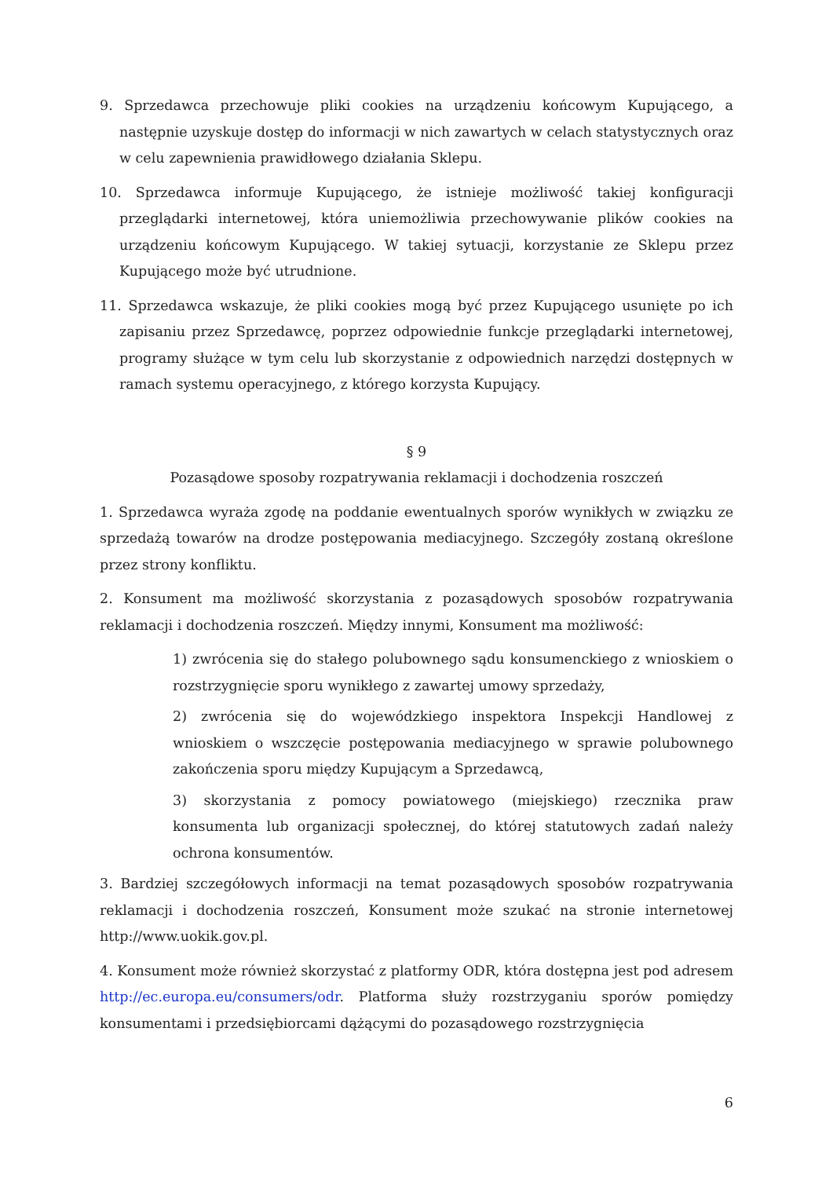9. Sprzedawca przechowuje pliki cookies na urządzeniu końcowym Kupującego, a następnie uzyskuje dostęp do informacji w nich zawartych w celach statystycznych oraz w celu zapewnienia prawidłowego działania Sklepu.
10. Sprzedawca informuje Kupującego, że istnieje możliwość takiej konfiguracji przeglądarki internetowej, która uniemożliwia przechowywanie plików cookies na urządzeniu końcowym Kupującego. W takiej sytuacji, korzystanie ze Sklepu przez Kupującego może być utrudnione.
11. Sprzedawca wskazuje, że pliki cookies mogą być przez Kupującego usunięte po ich zapisaniu przez Sprzedawcę, poprzez odpowiednie funkcje przeglądarki internetowej, programy służące w tym celu lub skorzystanie z odpowiednich narzędzi dostępnych w ramach systemu operacyjnego, z którego korzysta Kupujący.
§ 9
Pozasądowe sposoby rozpatrywania reklamacji i dochodzenia roszczeń
1. Sprzedawca wyraża zgodę na poddanie ewentualnych sporów wynikłych w związku ze sprzedażą towarów na drodze postępowania mediacyjnego. Szczegóły zostaną określone przez strony konfliktu.
2. Konsument ma możliwość skorzystania z pozasądowych sposobów rozpatrywania reklamacji i dochodzenia roszczeń. Między innymi, Konsument ma możliwość:
1) zwrócenia się do stałego polubownego sądu konsumenckiego z wnioskiem o rozstrzygnięcie sporu wynikłego z zawartej umowy sprzedaży,
2) zwrócenia się do wojewódzkiego inspektora Inspekcji Handlowej z wnioskiem o wszczęcie postępowania mediacyjnego w sprawie polubownego zakończenia sporu między Kupującym a Sprzedawcą,
3) skorzystania z pomocy powiatowego (miejskiego) rzecznika praw konsumenta lub organizacji społecznej, do której statutowych zadań należy ochrona konsumentów.
3. Bardziej szczegółowych informacji na temat pozasądowych sposobów rozpatrywania reklamacji i dochodzenia roszczeń, Konsument może szukać na stronie internetowej http://www.uokik.gov.pl.
4. Konsument może również skorzystać z platformy ODR, która dostępna jest pod adresem http://ec.europa.eu/consumers/odr. Platforma służy rozstrzyganiu sporów pomiędzy konsumentami i przedsiębiorcami dążącymi do pozasądowego rozstrzygnięcia
6